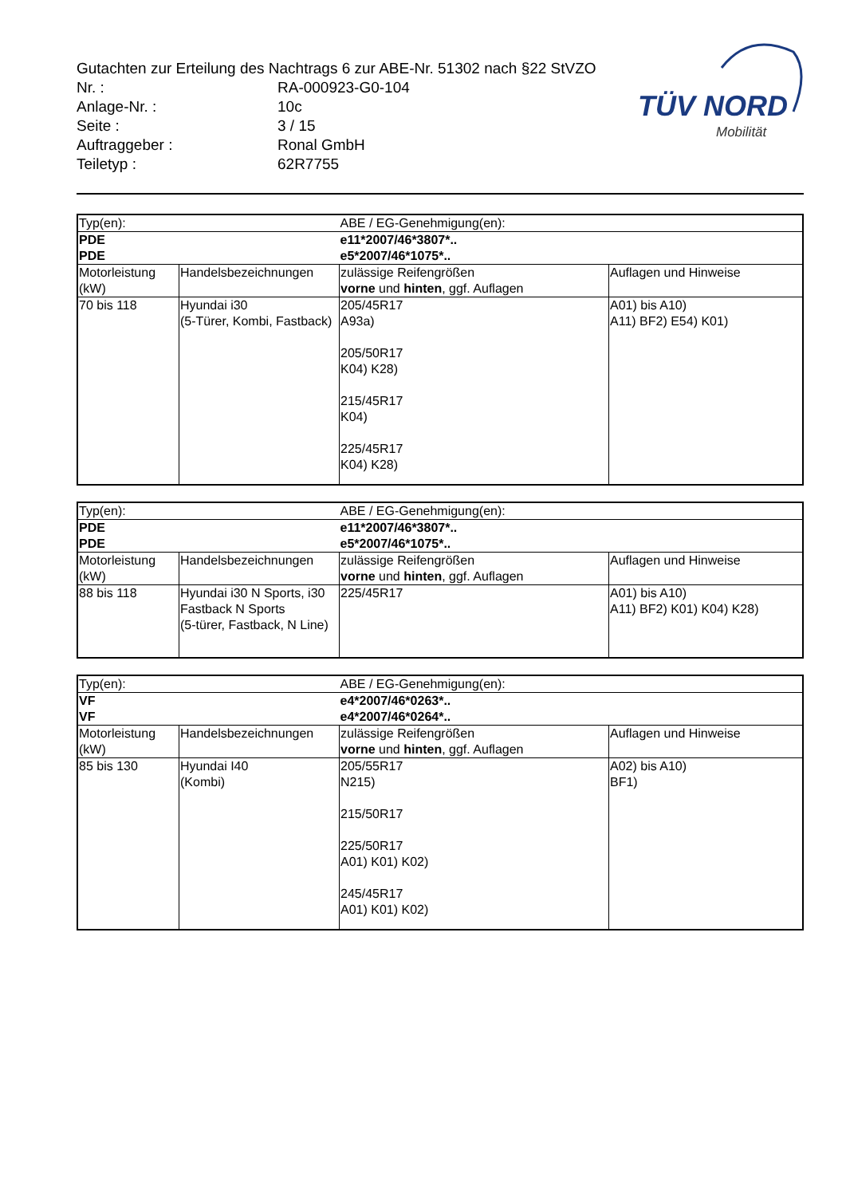Gutachten zur Erteilung des Nachtrags 6 zur ABE-Nr. 51302 nach §22 StVZO
| Nr. : | RA-000923-G0-104 |
| Anlage-Nr. : | 10c |
| Seite : | 3 / 15 |
| Auftraggeber : | Ronal GmbH |
| Teiletyp : | 62R7755 |
TÜV NORD
Mobilität
| Typ(en): | | ABE / EG-Genehmigung(en): | |
| PDE PDE | | e11*2007/46*3807*.. e5*2007/46*1075*.. | |
| Motorleistung (kW) | Handelsbezeichnungen | zulässige Reifengrößen vorne und hinten , ggf. Auflagen | Auflagen und Hinweise |
| 70 bis 118 | Hyundai i30 (5-Türer, Kombi, Fastback) | 205/45R17 A93a) 205/50R17 K04) K28) 215/45R17 K04) 225/45R17 K04) K28) | A01) bis A10) A11) BF2) E54) K01) |
| Typ(en): | | ABE / EG-Genehmigung(en): | |
| PDE PDE | | e11*2007/46*3807*.. e5*2007/46*1075*.. | |
| Motorleistung (kW) | Handelsbezeichnungen | zulässige Reifengrößen vorne und hinten , ggf. Auflagen | Auflagen und Hinweise |
| 88 bis 118 | Hyundai i30 N Sports, i30 Fastback N Sports (5-türer, Fastback, N Line) | 225/45R17 | A01) bis A10) A11) BF2) K01) K04) K28) |
| Typ(en): | | ABE / EG-Genehmigung(en): | |
| VF VF | | e4*2007/46*0263*.. e4*2007/46*0264*.. | |
| Motorleistung (kW) | Handelsbezeichnungen | zulässige Reifengrößen vorne und hinten , ggf. Auflagen | Auflagen und Hinweise |
| 85 bis 130 | Hyundai I40 (Kombi) | 205/55R17 N215) 215/50R17 225/50R17 A01) K01) K02) 245/45R17 A01) K01) K02) | A02) bis A10) BF1) |